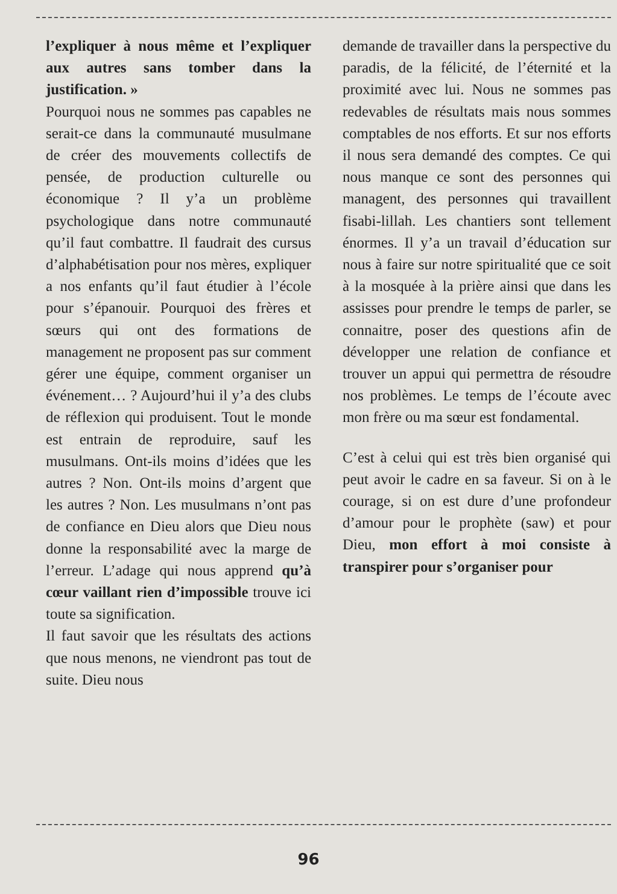l’expliquer à nous même et l’expliquer aux autres sans tomber dans la justification. »
Pourquoi nous ne sommes pas capables ne serait-ce dans la communauté musulmane de créer des mouvements collectifs de pensée, de production culturelle ou économique ? Il y’a un problème psychologique dans notre communauté qu’il faut combattre. Il faudrait des cursus d’alphabétisation pour nos mères, expliquer a nos enfants qu’il faut étudier à l’école pour s’épanouir. Pourquoi des frères et sœurs qui ont des formations de management ne proposent pas sur comment gérer une équipe, comment organiser un événement… ? Aujourd’hui il y’a des clubs de réflexion qui produisent. Tout le monde est entrain de reproduire, sauf les musulmans. Ont-ils moins d’idées que les autres ? Non. Ont-ils moins d’argent que les autres ? Non. Les musulmans n’ont pas de confiance en Dieu alors que Dieu nous donne la responsabilité avec la marge de l’erreur. L’adage qui nous apprend qu’à cœur vaillant rien d’impossible trouve ici toute sa signification.
Il faut savoir que les résultats des actions que nous menons, ne viendront pas tout de suite. Dieu nous
demande de travailler dans la perspective du paradis, de la félicité, de l’éternité et la proximité avec lui. Nous ne sommes pas redevables de résultats mais nous sommes comptables de nos efforts. Et sur nos efforts il nous sera demandé des comptes. Ce qui nous manque ce sont des personnes qui managent, des personnes qui travaillent fisabi-lillah. Les chantiers sont tellement énormes. Il y’a un travail d’éducation sur nous à faire sur notre spiritualité que ce soit à la mosquée à la prière ainsi que dans les assisses pour prendre le temps de parler, se connaitre, poser des questions afin de développer une relation de confiance et trouver un appui qui permettra de résoudre nos problèmes. Le temps de l’écoute avec mon frère ou ma sœur est fondamental.
C’est à celui qui est très bien organisé qui peut avoir le cadre en sa faveur. Si on à le courage, si on est dure d’une profondeur d’amour pour le prophète (saw) et pour Dieu, mon effort à moi consiste à transpirer pour s’organiser pour
96